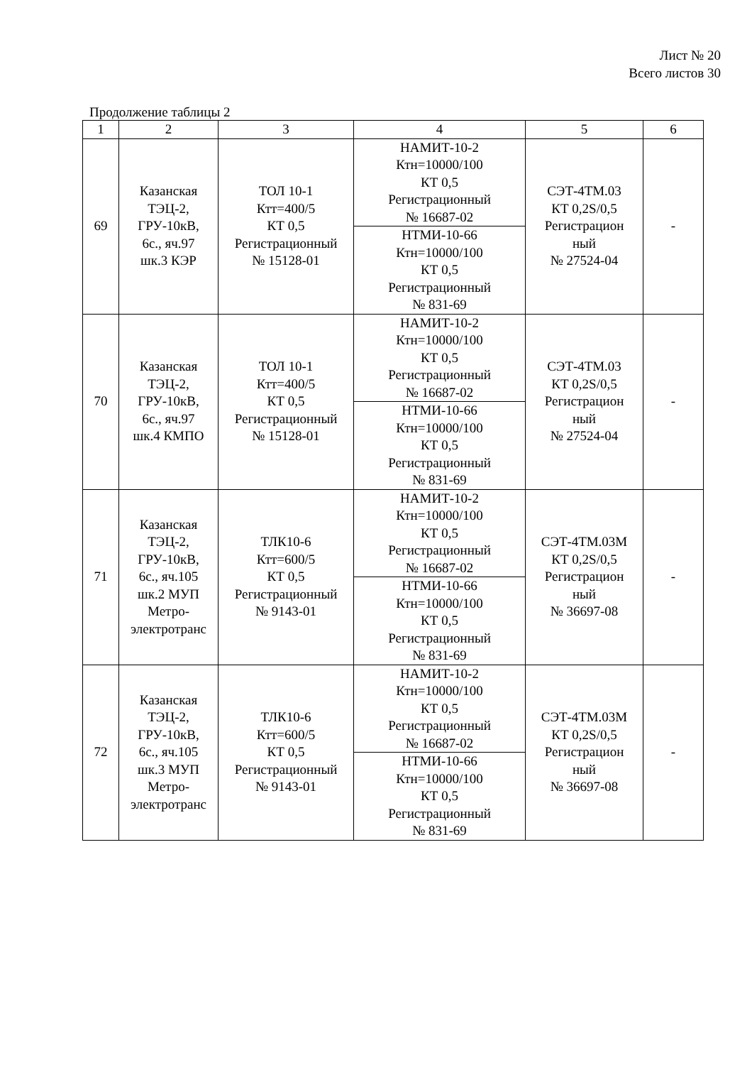Лист № 20
Всего листов 30
Продолжение таблицы 2
| 1 | 2 | 3 | 4 | 5 | 6 |
| 69 | Казанская ТЭЦ-2, ГРУ-10кВ, 6с., яч.97 шк.3 КЭР | ТОЛ 10-1 Ктт=400/5 КТ 0,5 Регистрационный № 15128-01 | НАМИТ-10-2 Ктн=10000/100 КТ 0,5 Регистрационный № 16687-02 | СЭТ-4ТМ.03 КТ 0,2S/0,5 Регистрацион ный № 27524-04 | - |
| | | | НТМИ-10-66 Ктн=10000/100 КТ 0,5 Регистрационный № 831-69 | | |
| 70 | Казанская ТЭЦ-2, ГРУ-10кВ, 6с., яч.97 шк.4 КМПО | ТОЛ 10-1 Ктт=400/5 КТ 0,5 Регистрационный № 15128-01 | НАМИТ-10-2 Ктн=10000/100 КТ 0,5 Регистрационный № 16687-02 | СЭТ-4ТМ.03 КТ 0,2S/0,5 Регистрацион ный № 27524-04 | - |
| | | | НТМИ-10-66 Ктн=10000/100 КТ 0,5 Регистрационный № 831-69 | | |
| 71 | Казанская ТЭЦ-2, ГРУ-10кВ, 6с., яч.105 шк.2 МУП Метро- электротранс | ТЛК10-6 Ктт=600/5 КТ 0,5 Регистрационный № 9143-01 | НАМИТ-10-2 Ктн=10000/100 КТ 0,5 Регистрационный № 16687-02 | СЭТ-4ТМ.03М КТ 0,2S/0,5 Регистрацион ный № 36697-08 | - |
| | | | НТМИ-10-66 Ктн=10000/100 КТ 0,5 Регистрационный № 831-69 | | |
| 72 | Казанская ТЭЦ-2, ГРУ-10кВ, 6с., яч.105 шк.3 МУП Метро- электротранс | ТЛК10-6 Ктт=600/5 КТ 0,5 Регистрационный № 9143-01 | НАМИТ-10-2 Ктн=10000/100 КТ 0,5 Регистрационный № 16687-02 | СЭТ-4ТМ.03М КТ 0,2S/0,5 Регистрацион ный № 36697-08 | - |
| | | | НТМИ-10-66 Ктн=10000/100 КТ 0,5 Регистрационный № 831-69 | | |